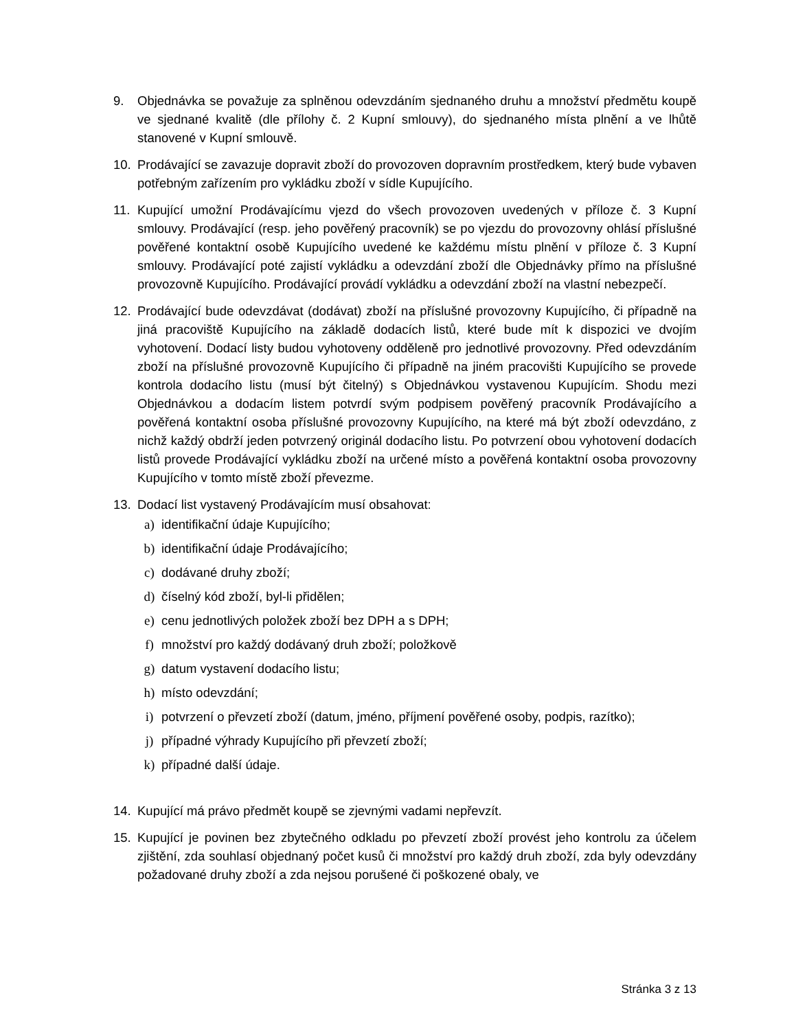9. Objednávka se považuje za splněnou odevzdáním sjednaného druhu a množství předmětu koupě ve sjednané kvalitě (dle přílohy č. 2 Kupní smlouvy), do sjednaného místa plnění a ve lhůtě stanovené v Kupní smlouvě.
10. Prodávající se zavazuje dopravit zboží do provozoven dopravním prostředkem, který bude vybaven potřebným zařízením pro vykládku zboží v sídle Kupujícího.
11. Kupující umožní Prodávajícímu vjezd do všech provozoven uvedených v příloze č. 3 Kupní smlouvy. Prodávající (resp. jeho pověřený pracovník) se po vjezdu do provozovny ohlásí příslušné pověřené kontaktní osobě Kupujícího uvedené ke každému místu plnění v příloze č. 3 Kupní smlouvy. Prodávající poté zajistí vykládku a odevzdání zboží dle Objednávky přímo na příslušné provozovně Kupujícího. Prodávající provádí vykládku a odevzdání zboží na vlastní nebezpečí.
12. Prodávající bude odevzdávat (dodávat) zboží na příslušné provozovny Kupujícího, či případně na jiná pracoviště Kupujícího na základě dodacích listů, které bude mít k dispozici ve dvojím vyhotovení. Dodací listy budou vyhotoveny odděleně pro jednotlivé provozovny. Před odevzdáním zboží na příslušné provozovně Kupujícího či případně na jiném pracovišti Kupujícího se provede kontrola dodacího listu (musí být čitelný) s Objednávkou vystavenou Kupujícím. Shodu mezi Objednávkou a dodacím listem potvrdí svým podpisem pověřený pracovník Prodávajícího a pověřená kontaktní osoba příslušné provozovny Kupujícího, na které má být zboží odevzdáno, z nichž každý obdrží jeden potvrzený originál dodacího listu. Po potvrzení obou vyhotovení dodacích listů provede Prodávající vykládku zboží na určené místo a pověřená kontaktní osoba provozovny Kupujícího v tomto místě zboží převezme.
13. Dodací list vystavený Prodávajícím musí obsahovat:
a) identifikační údaje Kupujícího;
b) identifikační údaje Prodávajícího;
c) dodávané druhy zboží;
d) číselný kód zboží, byl-li přidělen;
e) cenu jednotlivých položek zboží bez DPH a s DPH;
f) množství pro každý dodávaný druh zboží; položkově
g) datum vystavení dodacího listu;
h) místo odevzdání;
i) potvrzení o převzetí zboží (datum, jméno, příjmení pověřené osoby, podpis, razítko);
j) případné výhrady Kupujícího při převzetí zboží;
k) případné další údaje.
14. Kupující má právo předmět koupě se zjevnými vadami nepřevzít.
15. Kupující je povinen bez zbytečného odkladu po převzetí zboží provést jeho kontrolu za účelem zjištění, zda souhlasí objednaný počet kusů či množství pro každý druh zboží, zda byly odevzdány požadované druhy zboží a zda nejsou porušené či poškozené obaly, ve
Stránka 3 z 13